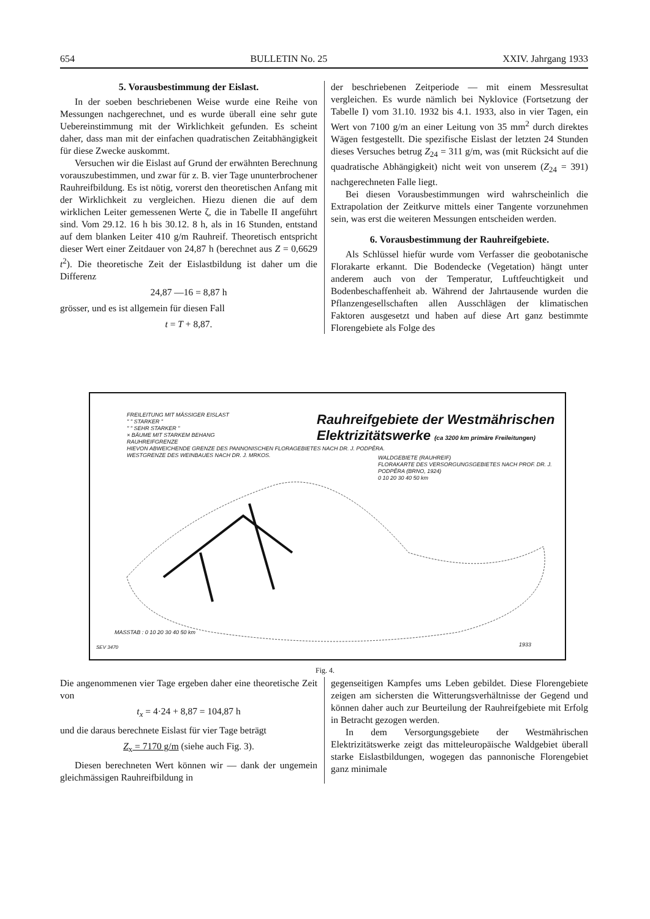654 BULLETIN No. 25 XXIV. Jahrgang 1933
5. Vorausbestimmung der Eislast.
In der soeben beschriebenen Weise wurde eine Reihe von Messungen nachgerechnet, und es wurde überall eine sehr gute Uebereinstimmung mit der Wirklichkeit gefunden. Es scheint daher, dass man mit der einfachen quadratischen Zeitabhängigkeit für diese Zwecke auskommt.
Versuchen wir die Eislast auf Grund der erwähnten Berechnung vorauszubestimmen, und zwar für z. B. vier Tage ununterbrochener Rauhreifbildung. Es ist nötig, vorerst den theoretischen Anfang mit der Wirklichkeit zu vergleichen. Hiezu dienen die auf dem wirklichen Leiter gemessenen Werte ζ, die in Tabelle II angeführt sind. Vom 29.12. 16 h bis 30.12. 8 h, als in 16 Stunden, entstand auf dem blanken Leiter 410 g/m Rauhreif. Theoretisch entspricht dieser Wert einer Zeitdauer von 24,87 h (berechnet aus Z = 0,6629 t<sup>2</sup>). Die theoretische Zeit der Eislastbildung ist daher um die Differenz
24,87 —16 = 8,87 h
grösser, und es ist allgemein für diesen Fall
t = T + 8,87.
der beschriebenen Zeitperiode — mit einem Messresultat vergleichen. Es wurde nämlich bei Nyklovice (Fortsetzung der Tabelle I) vom 31.10. 1932 bis 4.1. 1933, also in vier Tagen, ein Wert von 7100 g/m an einer Leitung von 35 mm<sup>2</sup> durch direktes Wägen festgestellt. Die spezifische Eislast der letzten 24 Stunden dieses Versuches betrug Z<sub>24</sub> = 311 g/m, was (mit Rücksicht auf die quadratische Abhängigkeit) nicht weit von unserem (Z<sub>24</sub> = 391) nachgerechneten Falle liegt.
Bei diesen Vorausbestimmungen wird wahrscheinlich die Extrapolation der Zeitkurve mittels einer Tangente vorzunehmen sein, was erst die weiteren Messungen entscheiden werden.
6. Vorausbestimmung der Rauhreifgebiete.
Als Schlüssel hiefür wurde vom Verfasser die geobotanische Florakarte erkannt. Die Bodendecke (Vegetation) hängt unter anderem auch von der Temperatur, Luftfeuchtigkeit und Bodenbeschaffenheit ab. Während der Jahrtausende wurden die Pflanzengesellschaften allen Ausschlägen der klimatischen Faktoren ausgesetzt und haben auf diese Art ganz bestimmte Florengebiete als Folge des
Rauhreifgebiete der Westmährischen
Elektrizitätswerke (ca 3200 km primäre Freileitungen)
FREILEITUNG MIT MÄSSIGER EISLAST
" " STARKER "
" " SEHR STARKER "
× BÄUME MIT STARKEM BEHANG
RAUHREIFGRENZE
HIEVON ABWEICHENDE GRENZE DES PANNONISCHEN FLORAGEBIETES NACH DR. J. PODPĚRA.
WESTGRENZE DES WEINBAUES NACH DR. J. MRKOS.
WALDGEBIETE (RAUHREIF)
FLORAKARTE DES VERSORGUNGSGEBIETES NACH PROF. DR. J. PODPĚRA (BRNO, 1924)
0 10 20 30 40 50 km
MASSTAB : 0 10 20 30 40 50 km
SEV 3470 1933
Fig. 4.
Die angenommenen vier Tage ergeben daher eine theoretische Zeit von
t<sub>x</sub> = 4·24 + 8,87 = 104,87 h
und die daraus berechnete Eislast für vier Tage beträgt
Z<sub>x</sub> = 7170 g/m (siehe auch Fig. 3).
Diesen berechneten Wert können wir — dank der ungemein gleichmässigen Rauhreifbildung in
gegenseitigen Kampfes ums Leben gebildet. Diese Florengebiete zeigen am sichersten die Witterungsverhältnisse der Gegend und können daher auch zur Beurteilung der Rauhreifgebiete mit Erfolg in Betracht gezogen werden.
In dem Versorgungsgebiete der Westmährischen Elektrizitätswerke zeigt das mitteleuropäische Waldgebiet überall starke Eislastbildungen, wogegen das pannonische Florengebiet ganz minimale